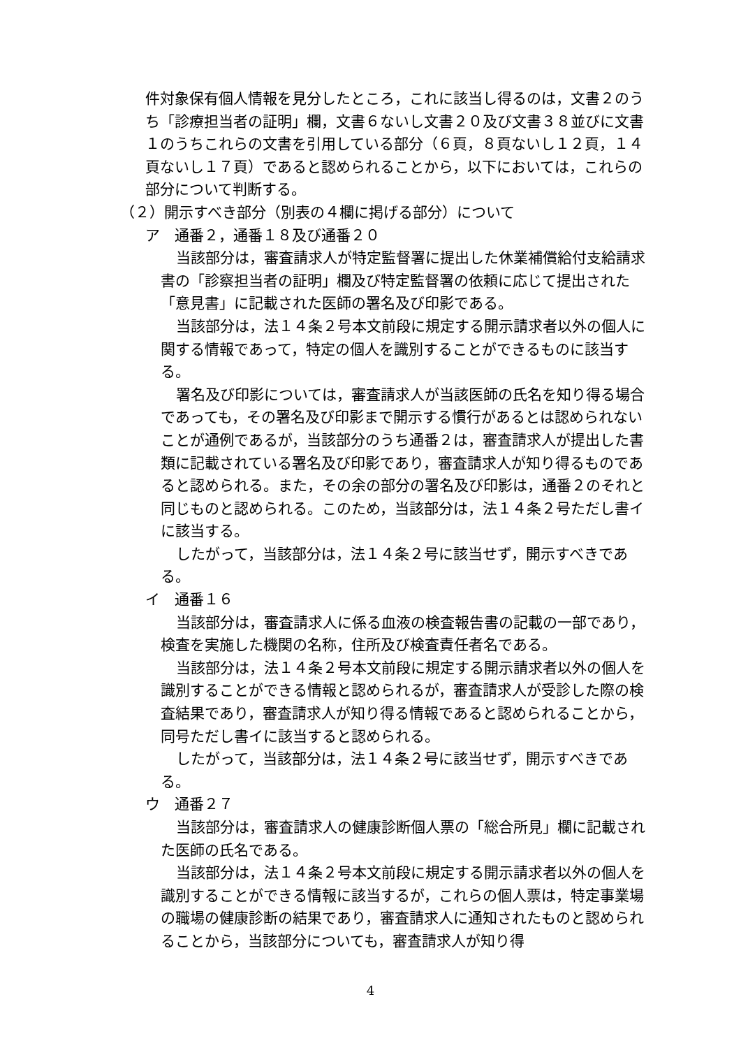件対象保有個人情報を見分したところ，これに該当し得るのは，文書２のうち「診療担当者の証明」欄，文書６ないし文書２０及び文書３８並びに文書１のうちこれらの文書を引用している部分（６頁，８頁ないし１２頁，１４頁ないし１７頁）であると認められることから，以下においては，これらの部分について判断する。
（２）開示すべき部分（別表の４欄に掲げる部分）について
ア　通番２，通番１８及び通番２０
当該部分は，審査請求人が特定監督署に提出した休業補償給付支給請求書の「診察担当者の証明」欄及び特定監督署の依頼に応じて提出された「意見書」に記載された医師の署名及び印影である。
当該部分は，法１４条２号本文前段に規定する開示請求者以外の個人に関する情報であって，特定の個人を識別することができるものに該当する。
署名及び印影については，審査請求人が当該医師の氏名を知り得る場合であっても，その署名及び印影まで開示する慣行があるとは認められないことが通例であるが，当該部分のうち通番２は，審査請求人が提出した書類に記載されている署名及び印影であり，審査請求人が知り得るものであると認められる。また，その余の部分の署名及び印影は，通番２のそれと同じものと認められる。このため，当該部分は，法１４条２号ただし書イに該当する。
したがって，当該部分は，法１４条２号に該当せず，開示すべきである。
イ　通番１６
当該部分は，審査請求人に係る血液の検査報告書の記載の一部であり，検査を実施した機関の名称，住所及び検査責任者名である。
当該部分は，法１４条２号本文前段に規定する開示請求者以外の個人を識別することができる情報と認められるが，審査請求人が受診した際の検査結果であり，審査請求人が知り得る情報であると認められることから，同号ただし書イに該当すると認められる。
したがって，当該部分は，法１４条２号に該当せず，開示すべきである。
ウ　通番２７
当該部分は，審査請求人の健康診断個人票の「総合所見」欄に記載された医師の氏名である。
当該部分は，法１４条２号本文前段に規定する開示請求者以外の個人を識別することができる情報に該当するが，これらの個人票は，特定事業場の職場の健康診断の結果であり，審査請求人に通知されたものと認められることから，当該部分についても，審査請求人が知り得
4